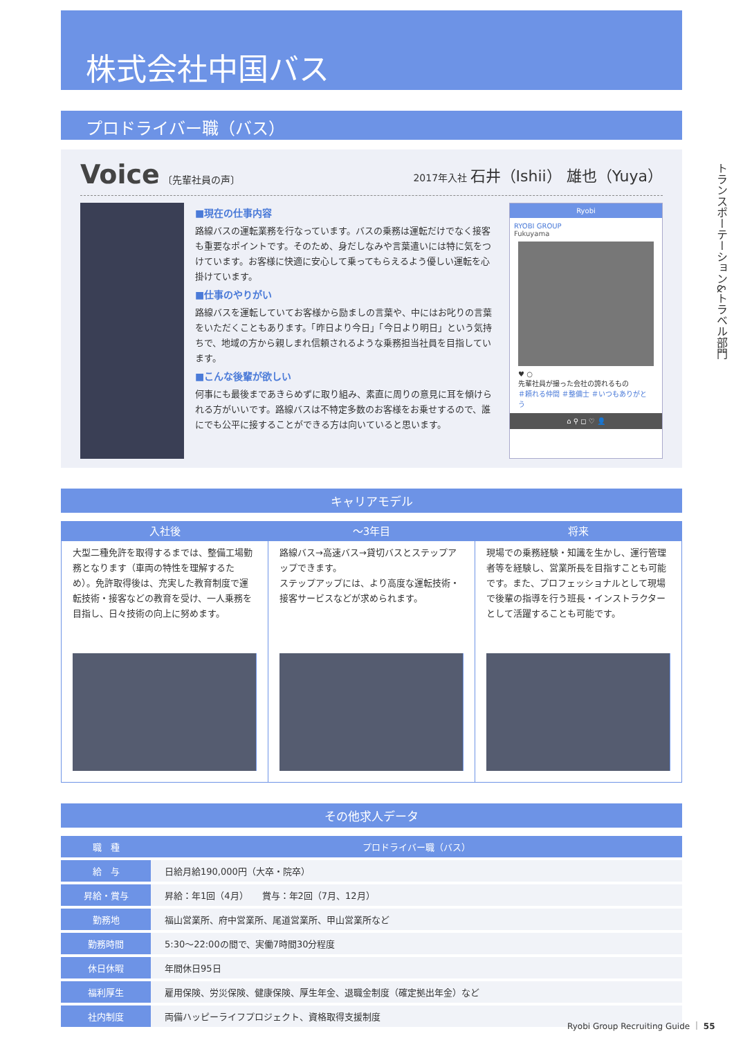トランスポーテーション&トラベル部門
株式会社中国バス
プロドライバー職（バス）
Voice 〔先輩社員の声〕 2017年入社 石井（Ishii） 雄也（Yuya）
■現在の仕事内容
路線バスの運転業務を行なっています。バスの乗務は運転だけでなく接客も重要なポイントです。そのため、身だしなみや言葉遣いには特に気をつけています。お客様に快適に安心して乗ってもらえるよう優しい運転を心掛けています。
■仕事のやりがい
路線バスを運転していてお客様から励ましの言葉や、中にはお叱りの言葉をいただくこともあります。「昨日より今日」「今日より明日」という気持ちで、地域の方から親しまれ信頼されるような乗務担当社員を目指しています。
■こんな後輩が欲しい
何事にも最後まであきらめずに取り組み、素直に周りの意見に耳を傾けられる方がいいです。路線バスは不特定多数のお客様をお乗せするので、誰にでも公平に接することができる方は向いていると思います。
Ryobi
RYOBI GROUP
Fukuyama
♥ ○
先輩社員が撮った会社の誇れるもの
＃頼れる仲間 ＃整備士 ＃いつもありがとう
⌂ ⚲ ◻ ♡ 👤
キャリアモデル
入社後
大型二種免許を取得するまでは、整備工場勤務となります（車両の特性を理解するため）。免許取得後は、充実した教育制度で運転技術・接客などの教育を受け、一人乗務を目指し、日々技術の向上に努めます。
～3年目
路線バス→高速バス→貸切バスとステップアップできます。
ステップアップには、より高度な運転技術・接客サービスなどが求められます。
将来
現場での乗務経験・知識を生かし、運行管理者等を経験し、営業所長を目指すことも可能です。また、プロフェッショナルとして現場で後輩の指導を行う班長・インストラクターとして活躍することも可能です。
その他求人データ
| 職 種 | プロドライバー職（バス） |
| --- | --- |
| 給 与 | 日給月給190,000円（大卒・院卒） |
| 昇給・賞与 | 昇給：年1回（4月） 賞与：年2回（7月、12月） |
| 勤務地 | 福山営業所、府中営業所、尾道営業所、甲山営業所など |
| 勤務時間 | 5:30～22:00の間で、実働7時間30分程度 |
| 休日休暇 | 年間休日95日 |
| 福利厚生 | 雇用保険、労災保険、健康保険、厚生年金、退職金制度（確定拠出年金）など |
| 社内制度 | 両備ハッピーライフプロジェクト、資格取得支援制度 |
Ryobi Group Recruiting Guide ｜ 55